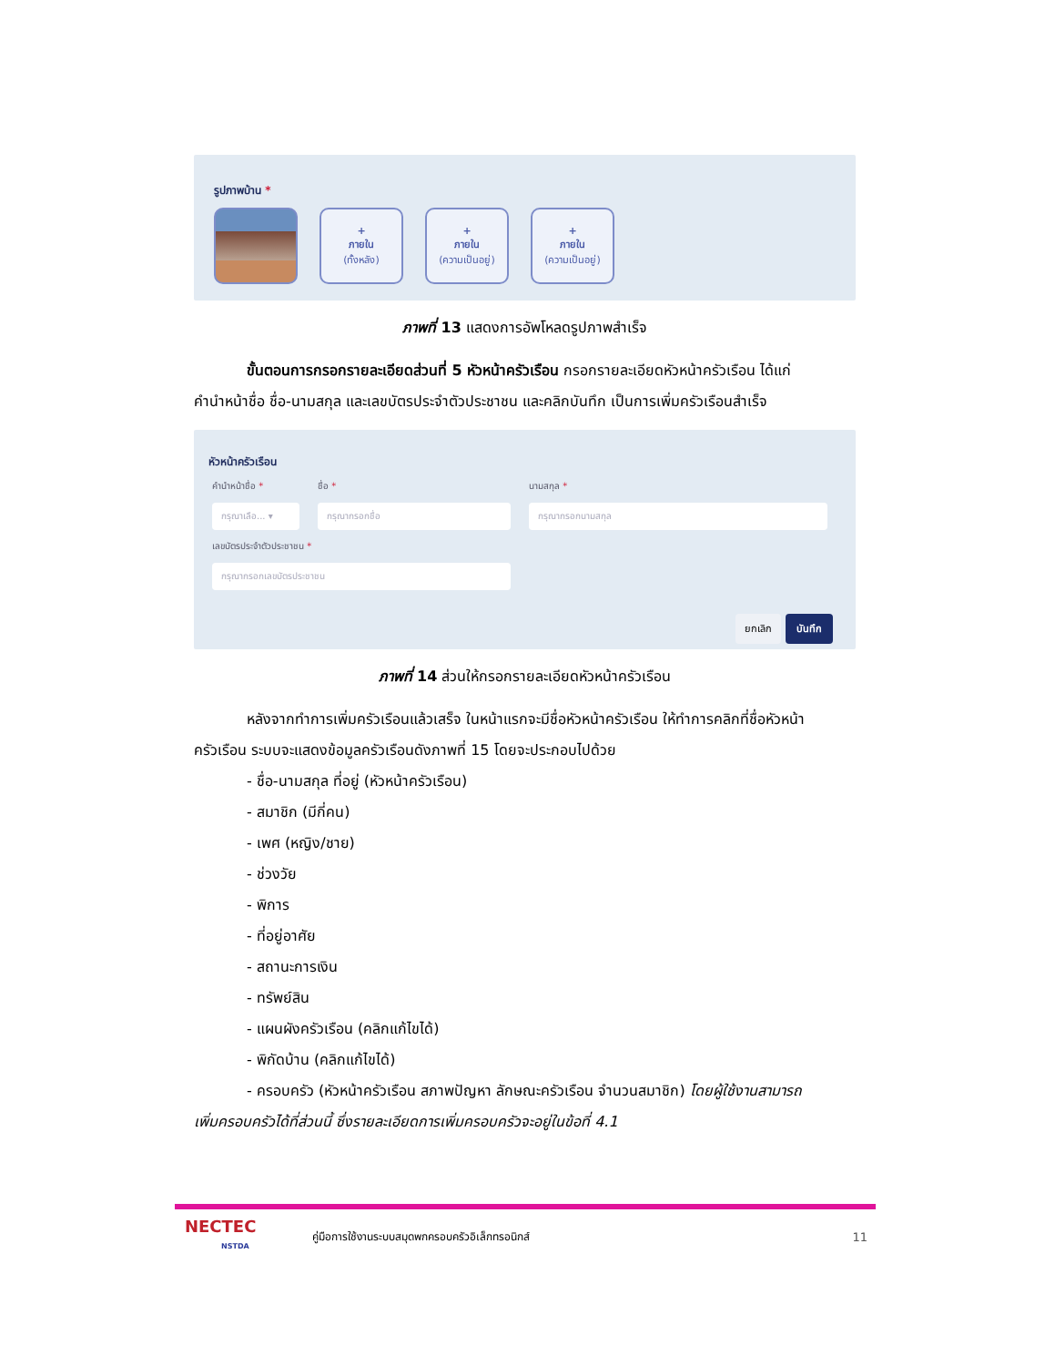รูปภาพบ้าน *
+
ภายใน
(ทั้งหลัง)
+
ภายใน
(ความเป็นอยู่)
+
ภายใน
(ความเป็นอยู่)
ภาพที่ 13 แสดงการอัพโหลดรูปภาพสำเร็จ
ขั้นตอนการกรอกรายละเอียดส่วนที่ 5 หัวหน้าครัวเรือน กรอกรายละเอียดหัวหน้าครัวเรือน ได้แก่
คำนำหน้าชื่อ ชื่อ-นามสกุล และเลขบัตรประจำตัวประชาชน และคลิกบันทึก เป็นการเพิ่มครัวเรือนสำเร็จ
หัวหน้าครัวเรือน
คำนำหน้าชื่อ *
กรุณาเลือ... ▾
ชื่อ *
กรุณากรอกชื่อ
นามสกุล *
กรุณากรอกนามสกุล
เลขบัตรประจำตัวประชาชน *
กรุณากรอกเลขบัตรประชาชน
ยกเลิก บันทึก
ภาพที่ 14 ส่วนให้กรอกรายละเอียดหัวหน้าครัวเรือน
หลังจากทำการเพิ่มครัวเรือนแล้วเสร็จ ในหน้าแรกจะมีชื่อหัวหน้าครัวเรือน ให้ทำการคลิกที่ชื่อหัวหน้า
ครัวเรือน ระบบจะแสดงข้อมูลครัวเรือนดังภาพที่ 15 โดยจะประกอบไปด้วย
- ชื่อ-นามสกุล ที่อยู่ (หัวหน้าครัวเรือน)
- สมาชิก (มีกี่คน)
- เพศ (หญิง/ชาย)
- ช่วงวัย
- พิการ
- ที่อยู่อาศัย
- สถานะการเงิน
- ทรัพย์สิน
- แผนผังครัวเรือน (คลิกแก้ไขได้)
- พิกัดบ้าน (คลิกแก้ไขได้)
- ครอบครัว (หัวหน้าครัวเรือน สภาพปัญหา ลักษณะครัวเรือน จำนวนสมาชิก) โดยผู้ใช้งานสามารถ
เพิ่มครอบครัวได้ที่ส่วนนี้ ซึ่งรายละเอียดการเพิ่มครอบครัวจะอยู่ในข้อที่ 4.1
NECTEC
NSTDA
คู่มือการใช้งานระบบสมุดพกครอบครัวอิเล็กทรอนิกส์
11